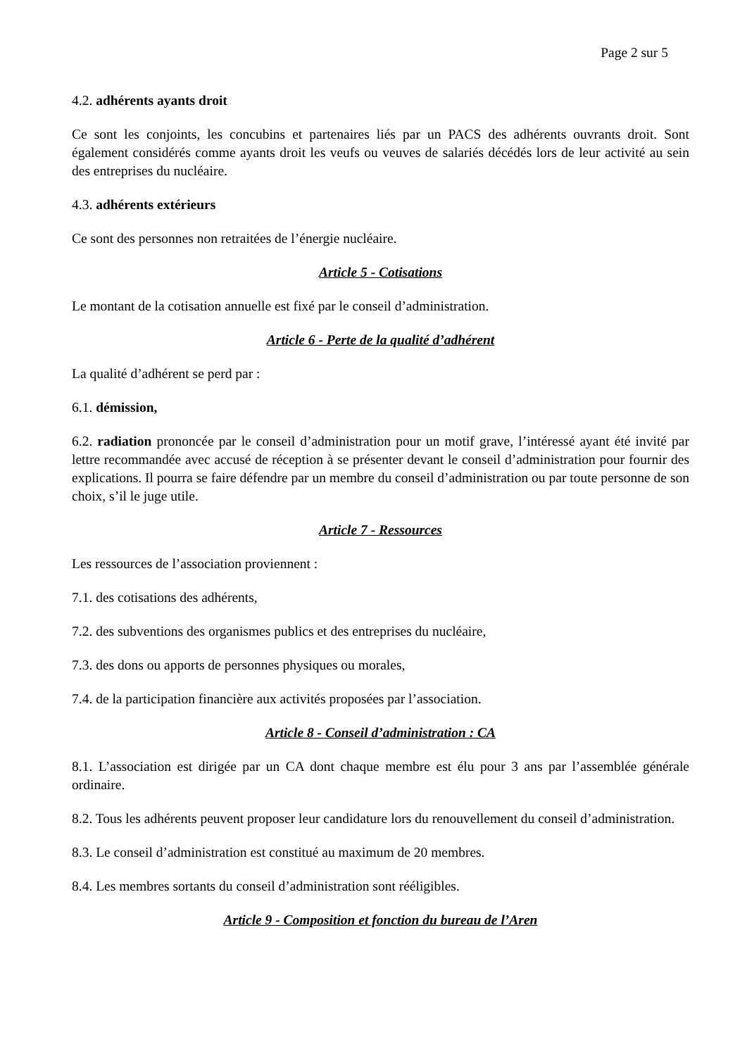Page 2 sur 5
4.2. adhérents ayants droit
Ce sont les conjoints, les concubins et partenaires liés par un PACS des adhérents ouvrants droit. Sont également considérés comme ayants droit les veufs ou veuves de salariés décédés lors de leur activité au sein des entreprises du nucléaire.
4.3. adhérents extérieurs
Ce sont des personnes non retraitées de l’énergie nucléaire.
Article 5 - Cotisations
Le montant de la cotisation annuelle est fixé par le conseil d’administration.
Article 6 - Perte de la qualité d’adhérent
La qualité d’adhérent se perd par :
6.1. démission,
6.2. radiation prononcée par le conseil d’administration pour un motif grave, l’intéressé ayant été invité par lettre recommandée avec accusé de réception à se présenter devant le conseil d’administration pour fournir des explications. Il pourra se faire défendre par un membre du conseil d’administration ou par toute personne de son choix, s’il le juge utile.
Article 7 - Ressources
Les ressources de l’association proviennent :
7.1. des cotisations des adhérents,
7.2. des subventions des organismes publics et des entreprises du nucléaire,
7.3. des dons ou apports de personnes physiques ou morales,
7.4. de la participation financière aux activités proposées par l’association.
Article 8 - Conseil d’administration : CA
8.1. L’association est dirigée par un CA dont chaque membre est élu pour 3 ans par l’assemblée générale ordinaire.
8.2. Tous les adhérents peuvent proposer leur candidature lors du renouvellement du conseil d’administration.
8.3. Le conseil d’administration est constitué au maximum de 20 membres.
8.4. Les membres sortants du conseil d’administration sont rééligibles.
Article 9 - Composition et fonction du bureau de l’Aren